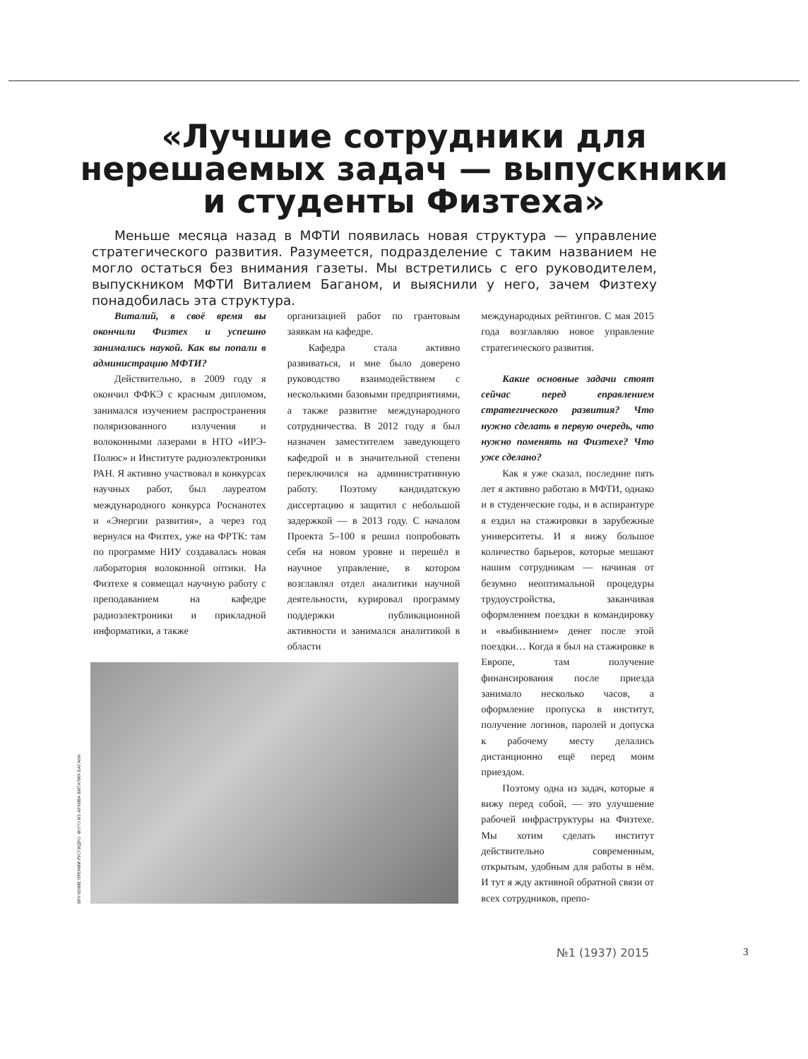«Лучшие сотрудники для нерешаемых задач — выпускники и студенты Физтеха»
Меньше месяца назад в МФТИ появилась новая структура — управление стратегического развития. Разумеется, подразделение с таким названием не могло остаться без внимания газеты. Мы встретились с его руководителем, выпускником МФТИ Виталием Баганом, и выяснили у него, зачем Физтеху понадобилась эта структура.
Виталий, в своё время вы окончили Физтех и успешно занимались наукой. Как вы попали в администрацию МФТИ?
Действительно, в 2009 году я окончил ФФКЭ с красным дипломом, занимался изучением распространения поляризованного излучения и волоконными лазерами в НТО «ИРЭ-Полюс» и Институте радиоэлектроники РАН. Я активно участвовал в конкурсах научных работ, был лауреатом международного конкурса Роснанотех и «Энергии развития», а через год вернулся на Физтех, уже на ФРТК: там по программе НИУ создавалась новая лаборатория волоконной оптики. На Физтехе я совмещал научную работу с преподаванием на кафедре радиоэлектроники и прикладной информатики, а также
организацией работ по грантовым заявкам на кафедре.
Кафедра стала активно развиваться, и мне было доверено руководство взаимодействием с несколькими базовыми предприятиями, а также развитие международного сотрудничества. В 2012 году я был назначен заместителем заведующего кафедрой и в значительной степени переключился на административную работу. Поэтому кандидатскую диссертацию я защитил с небольшой задержкой — в 2013 году. С началом Проекта 5–100 я решил попробовать себя на новом уровне и перешёл в научное управление, в котором возглавлял отдел аналитики научной деятельности, курировал программу поддержки публикационной активности и занимался аналитикой в области
международных рейтингов. С мая 2015 года возглавляю новое управление стратегического развития.
Какие основные задачи стоят сейчас перед еправлением стратегического развития? Что нужно сделать в первую очередь, что нужно поменять на Физтехе? Что уже сделано?
Как я уже сказал, последние пять лет я активно работаю в МФТИ, однако и в студенческие годы, и в аспирантуре я ездил на стажировки в зарубежные университеты. И я вижу большое количество барьеров, которые мешают нашим сотрудникам — начиная от безумно неоптимальной процедуры трудоустройства, заканчивая оформлением поездки в командировку и «выбиванием» денег после этой поездки… Когда я был на стажировке в Европе, там получение финансирования после приезда занимало несколько часов, а оформление пропуска в институт, получение логинов, паролей и допуска к рабочему месту делались дистанционно ещё перед моим приездом.
Поэтому одна из задач, которые я вижу перед собой, — это улучшение рабочей инфраструктуры на Физтехе. Мы хотим сделать институт действительно современным, открытым, удобным для работы в нём. И тут я жду активной обратной связи от всех сотрудников, препо-
ВРУЧЕНИЕ ПРЕМИИ РУСГИДРО. ФОТО ИЗ АРХИВА ВИТАЛИЯ БАГАНА
№1 (1937) 2015 3